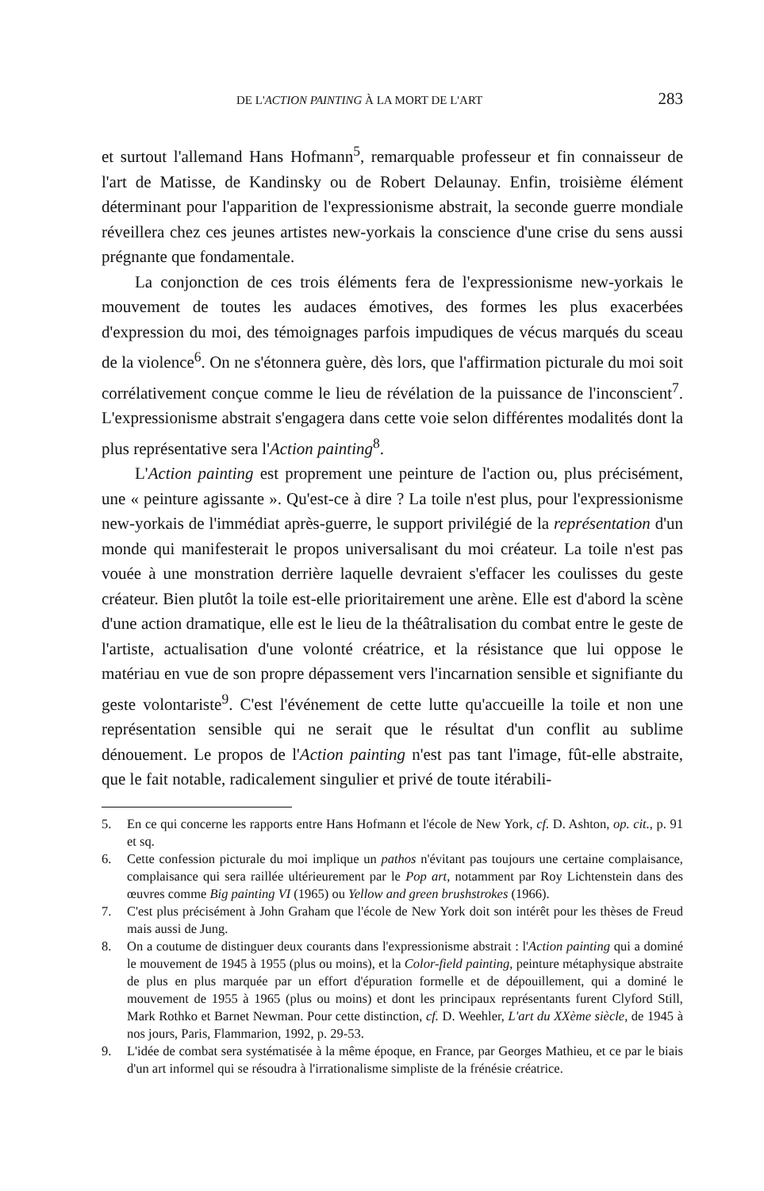DE L'ACTION PAINTING À LA MORT DE L'ART 283
et surtout l'allemand Hans Hofmann<sup>5</sup>, remarquable professeur et fin connaisseur de l'art de Matisse, de Kandinsky ou de Robert Delaunay. Enfin, troisième élément déterminant pour l'apparition de l'expressionisme abstrait, la seconde guerre mondiale réveillera chez ces jeunes artistes new-yorkais la conscience d'une crise du sens aussi prégnante que fondamentale.
La conjonction de ces trois éléments fera de l'expressionisme new-yorkais le mouvement de toutes les audaces émotives, des formes les plus exacerbées d'expression du moi, des témoignages parfois impudiques de vécus marqués du sceau de la violence<sup>6</sup>. On ne s'étonnera guère, dès lors, que l'affirmation picturale du moi soit corrélativement conçue comme le lieu de révélation de la puissance de l'inconscient<sup>7</sup>. L'expressionisme abstrait s'engagera dans cette voie selon différentes modalités dont la plus représentative sera l'Action painting<sup>8</sup>.
L'Action painting est proprement une peinture de l'action ou, plus précisément, une « peinture agissante ». Qu'est-ce à dire ? La toile n'est plus, pour l'expressionisme new-yorkais de l'immédiat après-guerre, le support privilégié de la représentation d'un monde qui manifesterait le propos universalisant du moi créateur. La toile n'est pas vouée à une monstration derrière laquelle devraient s'effacer les coulisses du geste créateur. Bien plutôt la toile est-elle prioritairement une arène. Elle est d'abord la scène d'une action dramatique, elle est le lieu de la théâtralisation du combat entre le geste de l'artiste, actualisation d'une volonté créatrice, et la résistance que lui oppose le matériau en vue de son propre dépassement vers l'incarnation sensible et signifiante du geste volontariste<sup>9</sup>. C'est l'événement de cette lutte qu'accueille la toile et non une représentation sensible qui ne serait que le résultat d'un conflit au sublime dénouement. Le propos de l'Action painting n'est pas tant l'image, fût-elle abstraite, que le fait notable, radicalement singulier et privé de toute itérabili-
5. En ce qui concerne les rapports entre Hans Hofmann et l'école de New York, cf. D. Ashton, op. cit., p. 91 et sq.
6. Cette confession picturale du moi implique un pathos n'évitant pas toujours une certaine complaisance, complaisance qui sera raillée ultérieurement par le Pop art, notamment par Roy Lichtenstein dans des œuvres comme Big painting VI (1965) ou Yellow and green brushstrokes (1966).
7. C'est plus précisément à John Graham que l'école de New York doit son intérêt pour les thèses de Freud mais aussi de Jung.
8. On a coutume de distinguer deux courants dans l'expressionisme abstrait : l'Action painting qui a dominé le mouvement de 1945 à 1955 (plus ou moins), et la Color-field painting, peinture métaphysique abstraite de plus en plus marquée par un effort d'épuration formelle et de dépouillement, qui a dominé le mouvement de 1955 à 1965 (plus ou moins) et dont les principaux représentants furent Clyford Still, Mark Rothko et Barnet Newman. Pour cette distinction, cf. D. Weehler, L'art du XXème siècle, de 1945 à nos jours, Paris, Flammarion, 1992, p. 29-53.
9. L'idée de combat sera systématisée à la même époque, en France, par Georges Mathieu, et ce par le biais d'un art informel qui se résoudra à l'irrationalisme simpliste de la frénésie créatrice.